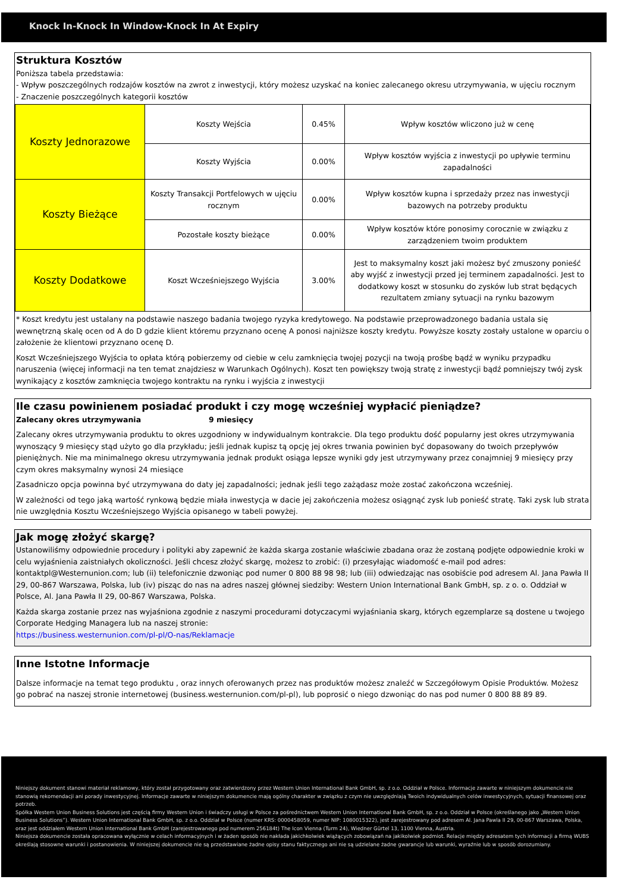Knock In-Knock In Window-Knock In At Expiry
Struktura Kosztów
Poniższa tabela przedstawia:
- Wpływ poszczególnych rodzajów kosztów na zwrot z inwestycji, który możesz uzyskać na koniec zalecanego okresu utrzymywania, w ujęciu rocznym
- Znaczenie poszczególnych kategorii kosztów
| Koszty Jednorazowe | Koszty Wejścia | 0.45% | Wpływ kosztów wliczono już w cenę |
| | Koszty Wyjścia | 0.00% | Wpływ kosztów wyjścia z inwestycji po upływie terminu zapadalności |
| Koszty Bieżące | Koszty Transakcji Portfelowych w ujęciu rocznym | 0.00% | Wpływ kosztów kupna i sprzedaży przez nas inwestycji bazowych na potrzeby produktu |
| | Pozostałe koszty bieżące | 0.00% | Wpływ kosztów które ponosimy corocznie w związku z zarządzeniem twoim produktem |
| Koszty Dodatkowe | Koszt Wcześniejszego Wyjścia | 3.00% | Jest to maksymalny koszt jaki możesz być zmuszony ponieść aby wyjść z inwestycji przed jej terminem zapadalności. Jest to dodatkowy koszt w stosunku do zysków lub strat będących rezultatem zmiany sytuacji na rynku bazowym |
* Koszt kredytu jest ustalany na podstawie naszego badania twojego ryzyka kredytowego. Na podstawie przeprowadzonego badania ustala się wewnętrzną skalę ocen od A do D gdzie klient któremu przyznano ocenę A ponosi najniższe koszty kredytu. Powyższe koszty zostały ustalone w oparciu o założenie że klientowi przyznano ocenę D.
Koszt Wcześniejszego Wyjścia to opłata którą pobierzemy od ciebie w celu zamknięcia twojej pozycji na twoją prośbę bądź w wyniku przypadku naruszenia (więcej informacji na ten temat znajdziesz w Warunkach Ogólnych). Koszt ten powiększy twoją stratę z inwestycji bądź pomniejszy twój zysk wynikający z kosztów zamknięcia twojego kontraktu na rynku i wyjścia z inwestycji
Ile czasu powinienem posiadać produkt i czy mogę wcześniej wypłacić pieniądze?
Zalecany okres utrzymywania 9 miesięcy
Zalecany okres utrzymywania produktu to okres uzgodniony w indywidualnym kontrakcie. Dla tego produktu dość popularny jest okres utrzymywania wynoszący 9 miesięcy stąd użyto go dla przykładu; jeśli jednak kupisz tą opcję jej okres trwania powinien być dopasowany do twoich przepływów pieniężnych. Nie ma minimalnego okresu utrzymywania jednak produkt osiąga lepsze wyniki gdy jest utrzymywany przez conajmniej 9 miesięcy przy czym okres maksymalny wynosi 24 miesiące
Zasadniczo opcja powinna być utrzymywana do daty jej zapadalności; jednak jeśli tego zażądasz może zostać zakończona wcześniej.
W zależności od tego jaką wartość rynkową będzie miała inwestycja w dacie jej zakończenia możesz osiągnąć zysk lub ponieść stratę. Taki zysk lub strata nie uwzględnia Kosztu Wcześniejszego Wyjścia opisanego w tabeli powyżej.
Jak mogę złożyć skargę?
Ustanowiliśmy odpowiednie procedury i polityki aby zapewnić że każda skarga zostanie właściwie zbadana oraz że zostaną podjęte odpowiednie kroki w celu wyjaśnienia zaistniałych okoliczności. Jeśli chcesz złożyć skargę, możesz to zrobić: (i) przesyłając wiadomość e-mail pod adres: kontaktpl@Westernunion.com; lub (ii) telefonicznie dzwoniąc pod numer 0 800 88 98 98; lub (iii) odwiedzając nas osobiście pod adresem Al. Jana Pawła II 29, 00-867 Warszawa, Polska, lub (iv) pisząc do nas na adres naszej głównej siedziby: Western Union International Bank GmbH, sp. z o. o. Oddział w Polsce, Al. Jana Pawła II 29, 00-867 Warszawa, Polska.
Każda skarga zostanie przez nas wyjaśniona zgodnie z naszymi procedurami dotyczacymi wyjaśniania skarg, których egzemplarze są dostene u twojego Corporate Hedging Managera lub na naszej stronie:
https://business.westernunion.com/pl-pl/O-nas/Reklamacje
Inne Istotne Informacje
Dalsze informacje na temat tego produktu , oraz innych oferowanych przez nas produktów możesz znaleźć w Szczegółowym Opisie Produktów. Możesz go pobrać na naszej stronie internetowej (business.westernunion.com/pl-pl), lub poprosić o niego dzwoniąc do nas pod numer 0 800 88 89 89.
Niniejszy dokument stanowi materiał reklamowy, który został przygotowany oraz zatwierdzony przez Western Union International Bank GmbH, sp. z o.o. Oddział w Polsce. Informacje zawarte w niniejszym dokumencie nie stanowią rekomendacji ani porady inwestycyjnej. Informacje zawarte w niniejszym dokumencie mają ogólny charakter w związku z czym nie uwzględniają Twoich indywidualnych celów inwestycyjnych, sytuacji finansowej oraz potrzeb.
Spółka Western Union Business Solutions jest częścią firmy Western Union i świadczy usługi w Polsce za pośrednictwem Western Union International Bank GmbH, sp. z o.o. Oddział w Polsce (określanego jako „Western Union Business Solutions”). Western Union International Bank GmbH, sp. z o.o. Oddział w Polsce (numer KRS: 0000458059, numer NIP: 1080015322), jest zarejestrowany pod adresem Al. Jana Pawla II 29, 00-867 Warszawa, Polska, oraz jest oddziałem Western Union International Bank GmbH (zarejestrowanego pod numerem 256184t) The Icon Vienna (Turm 24), Wiedner Gürtel 13, 1100 Vienna, Austria.
Niniejsza dokumencie została opracowana wyłącznie w celach informacyjnych i w żaden sposób nie nakłada jakichkolwiek wiążących zobowiązań na jakikolwiek podmiot. Relacje między adresatem tych informacji a firmą WUBS określają stosowne warunki i postanowienia. W niniejszej dokumencie nie są przedstawiane żadne opisy stanu faktycznego ani nie są udzielane żadne gwarancje lub warunki, wyraźnie lub w sposób dorozumiany.